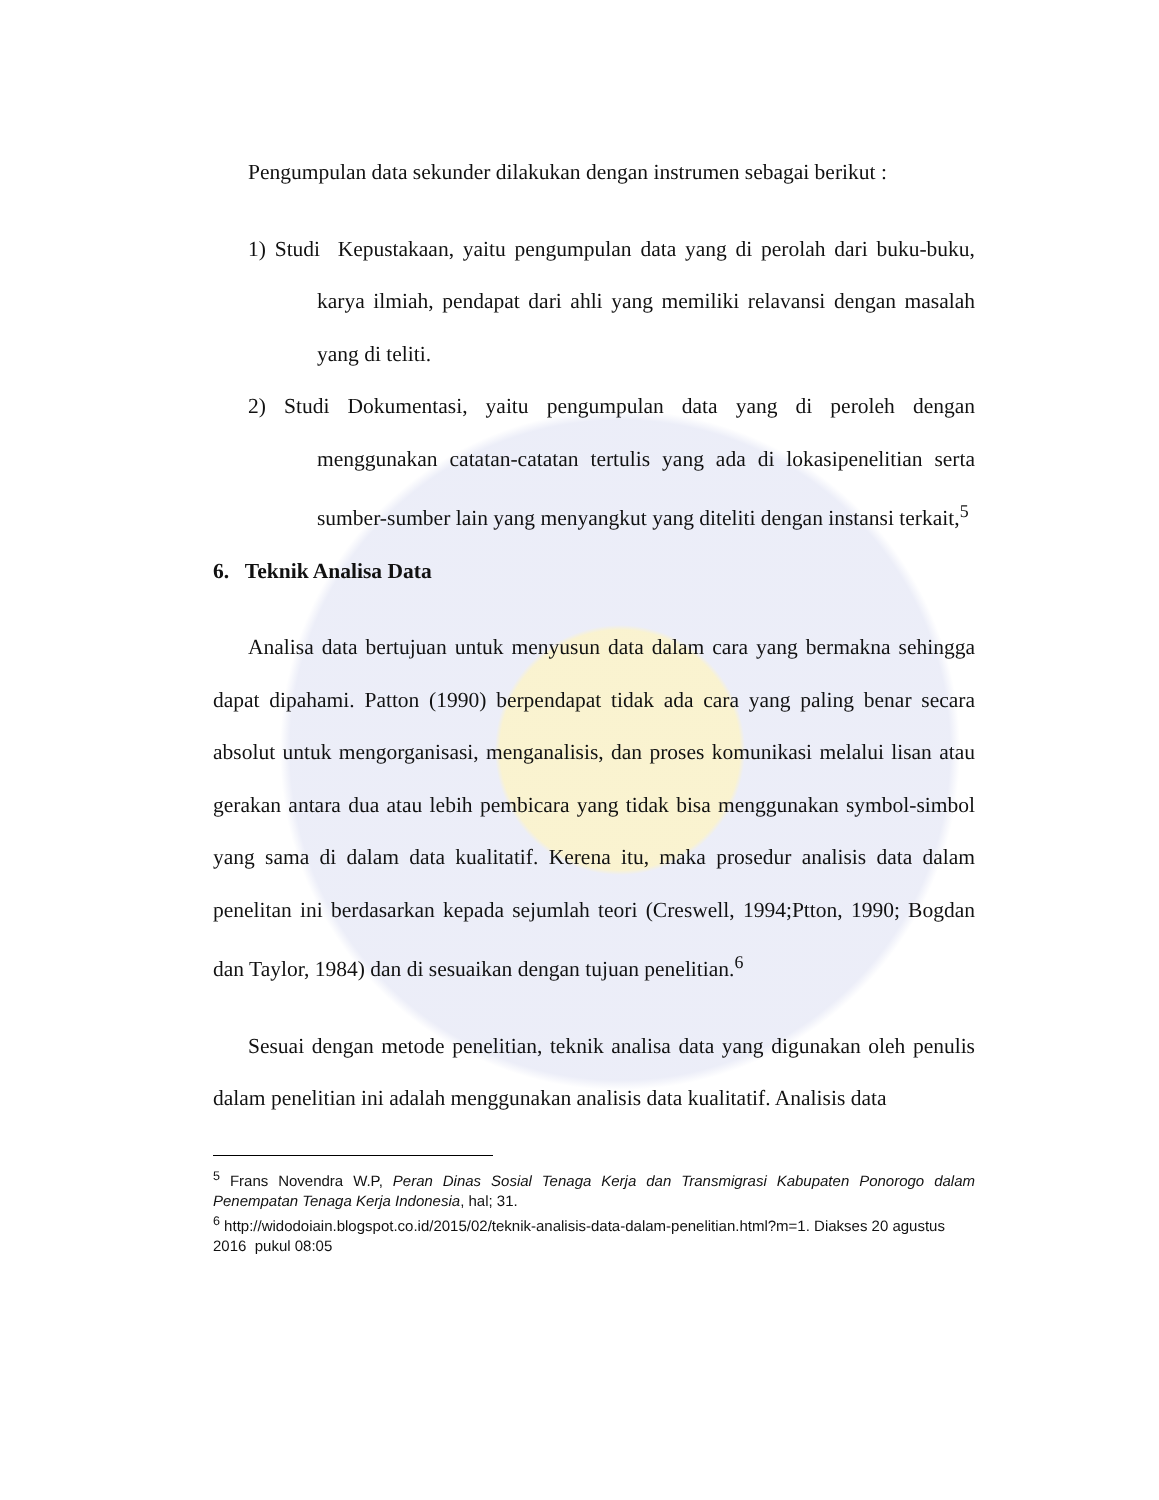Pengumpulan data sekunder dilakukan dengan instrumen sebagai berikut :
1) Studi Kepustakaan, yaitu pengumpulan data yang di perolah dari buku-buku, karya ilmiah, pendapat dari ahli yang memiliki relavansi dengan masalah yang di teliti.
2) Studi Dokumentasi, yaitu pengumpulan data yang di peroleh dengan menggunakan catatan-catatan tertulis yang ada di lokasipenelitian serta sumber-sumber lain yang menyangkut yang diteliti dengan instansi terkait,<sup>5</sup>
6. Teknik Analisa Data
Analisa data bertujuan untuk menyusun data dalam cara yang bermakna sehingga dapat dipahami. Patton (1990) berpendapat tidak ada cara yang paling benar secara absolut untuk mengorganisasi, menganalisis, dan proses komunikasi melalui lisan atau gerakan antara dua atau lebih pembicara yang tidak bisa menggunakan symbol-simbol yang sama di dalam data kualitatif. Kerena itu, maka prosedur analisis data dalam penelitan ini berdasarkan kepada sejumlah teori (Creswell, 1994;Ptton, 1990; Bogdan dan Taylor, 1984) dan di sesuaikan dengan tujuan penelitian.<sup>6</sup>
Sesuai dengan metode penelitian, teknik analisa data yang digunakan oleh penulis dalam penelitian ini adalah menggunakan analisis data kualitatif. Analisis data
<sup>5</sup> Frans Novendra W.P, Peran Dinas Sosial Tenaga Kerja dan Transmigrasi Kabupaten Ponorogo dalam Penempatan Tenaga Kerja Indonesia, hal; 31.
<sup>6</sup> http://widodoiain.blogspot.co.id/2015/02/teknik-analisis-data-dalam-penelitian.html?m=1. Diakses 20 agustus 2016 pukul 08:05